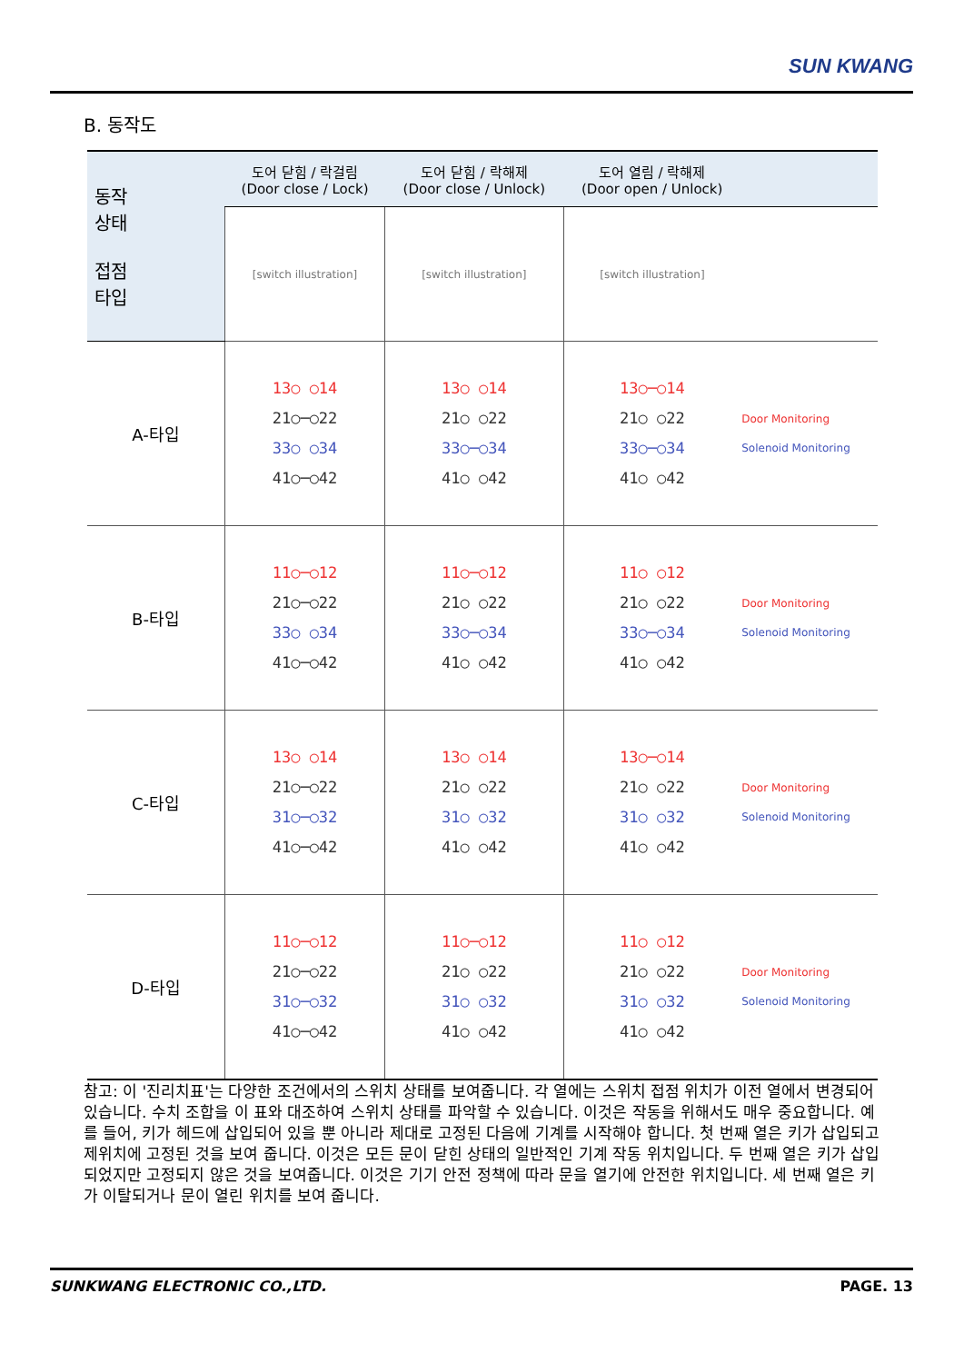SUN KWANG
B. 동작도
| 동작 상태 접점 타입 | 도어 닫힘 / 락걸림 (Door close / Lock) | 도어 닫힘 / 락해제 (Door close / Unlock) | 도어 열림 / 락해제 (Door open / Unlock) | |
| --- | --- | --- | --- | --- |
| | [switch illustration] | [switch illustration] | [switch illustration] | |
| A-타입 | 13○ ○14 21○─○22 33○ ○34 41○─○42 | 13○ ○14 21○ ○22 33○─○34 41○ ○42 | 13○─○14 21○ ○22 33○─○34 41○ ○42 | Door Monitoring Solenoid Monitoring |
| B-타입 | 11○─○12 21○─○22 33○ ○34 41○─○42 | 11○─○12 21○ ○22 33○─○34 41○ ○42 | 11○ ○12 21○ ○22 33○─○34 41○ ○42 | Door Monitoring Solenoid Monitoring |
| C-타입 | 13○ ○14 21○─○22 31○─○32 41○─○42 | 13○ ○14 21○ ○22 31○ ○32 41○ ○42 | 13○─○14 21○ ○22 31○ ○32 41○ ○42 | Door Monitoring Solenoid Monitoring |
| D-타입 | 11○─○12 21○─○22 31○─○32 41○─○42 | 11○─○12 21○ ○22 31○ ○32 41○ ○42 | 11○ ○12 21○ ○22 31○ ○32 41○ ○42 | Door Monitoring Solenoid Monitoring |
참고: 이 '진리치표'는 다양한 조건에서의 스위치 상태를 보여줍니다. 각 열에는 스위치 접점 위치가 이전 열에서 변경되어 있습니다. 수치 조합을 이 표와 대조하여 스위치 상태를 파악할 수 있습니다. 이것은 작동을 위해서도 매우 중요합니다. 예를 들어, 키가 헤드에 삽입되어 있을 뿐 아니라 제대로 고정된 다음에 기계를 시작해야 합니다. 첫 번째 열은 키가 삽입되고 제위치에 고정된 것을 보여 줍니다. 이것은 모든 문이 닫힌 상태의 일반적인 기계 작동 위치입니다. 두 번째 열은 키가 삽입 되었지만 고정되지 않은 것을 보여줍니다. 이것은 기기 안전 정책에 따라 문을 열기에 안전한 위치입니다. 세 번째 열은 키가 이탈되거나 문이 열린 위치를 보여 줍니다.
SUNKWANG ELECTRONIC CO.,LTD. PAGE. 13